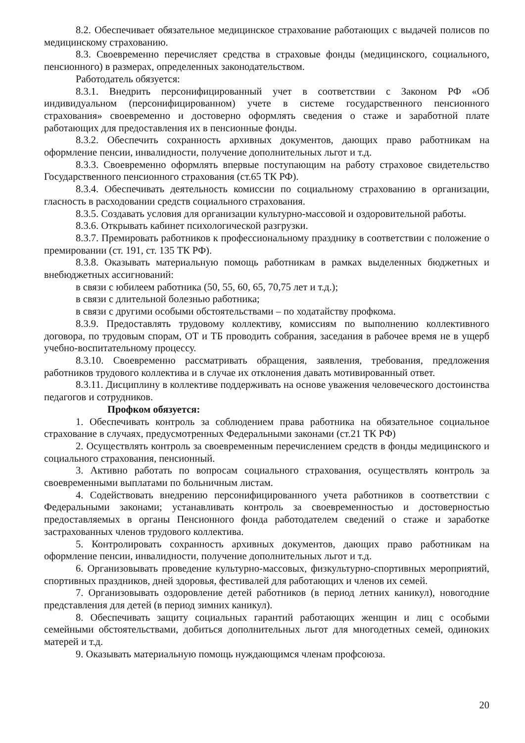8.2. Обеспечивает обязательное медицинское страхование работающих с выдачей полисов по медицинскому страхованию.
8.3. Своевременно перечисляет средства в страховые фонды (медицинского, социального, пенсионного) в размерах, определенных законодательством.
Работодатель обязуется:
8.3.1. Внедрить персонифицированный учет в соответствии с Законом РФ «Об индивидуальном (персонифицированном) учете в системе государственного пенсионного страхования» своевременно и достоверно оформлять сведения о стаже и заработной плате работающих для предоставления их в пенсионные фонды.
8.3.2. Обеспечить сохранность архивных документов, дающих право работникам на оформление пенсии, инвалидности, получение дополнительных льгот и т.д.
8.3.3. Своевременно оформлять впервые поступающим на работу страховое свидетельство Государственного пенсионного страхования (ст.65 ТК РФ).
8.3.4. Обеспечивать деятельность комиссии по социальному страхованию в организации, гласность в расходовании средств социального страхования.
8.3.5. Создавать условия для организации культурно-массовой и оздоровительной работы.
8.3.6. Открывать кабинет психологической разгрузки.
8.3.7. Премировать работников к профессиональному празднику в соответствии с положение о премировании (ст. 191, ст. 135 ТК РФ).
8.3.8. Оказывать материальную помощь работникам в рамках выделенных бюджетных и внебюджетных ассигнований:
в связи с юбилеем работника (50, 55, 60, 65, 70,75 лет и т.д.);
в связи с длительной болезнью работника;
в связи с другими особыми обстоятельствами – по ходатайству профкома.
8.3.9. Предоставлять трудовому коллективу, комиссиям по выполнению коллективного договора, по трудовым спорам, ОТ и ТБ проводить собрания, заседания в рабочее время не в ущерб учебно-воспитательному процессу.
8.3.10. Своевременно рассматривать обращения, заявления, требования, предложения работников трудового коллектива и в случае их отклонения давать мотивированный ответ.
8.3.11. Дисциплину в коллективе поддерживать на основе уважения человеческого достоинства педагогов и сотрудников.
Профком обязуется:
1. Обеспечивать контроль за соблюдением права работника на обязательное социальное страхование в случаях, предусмотренных Федеральными законами (ст.21 ТК РФ)
2. Осуществлять контроль за своевременным перечислением средств в фонды медицинского и социального страхования, пенсионный.
3. Активно работать по вопросам социального страхования, осуществлять контроль за своевременными выплатами по больничным листам.
4. Содействовать внедрению персонифицированного учета работников в соответствии с Федеральными законами; устанавливать контроль за своевременностью и достоверностью предоставляемых в органы Пенсионного фонда работодателем сведений о стаже и заработке застрахованных членов трудового коллектива.
5. Контролировать сохранность архивных документов, дающих право работникам на оформление пенсии, инвалидности, получение дополнительных льгот и т.д.
6. Организовывать проведение культурно-массовых, физкультурно-спортивных мероприятий, спортивных праздников, дней здоровья, фестивалей для работающих и членов их семей.
7. Организовывать оздоровление детей работников (в период летних каникул), новогодние представления для детей (в период зимних каникул).
8. Обеспечивать защиту социальных гарантий работающих женщин и лиц с особыми семейными обстоятельствами, добиться дополнительных льгот для многодетных семей, одиноких матерей и т.д.
9. Оказывать материальную помощь нуждающимся членам профсоюза.
20